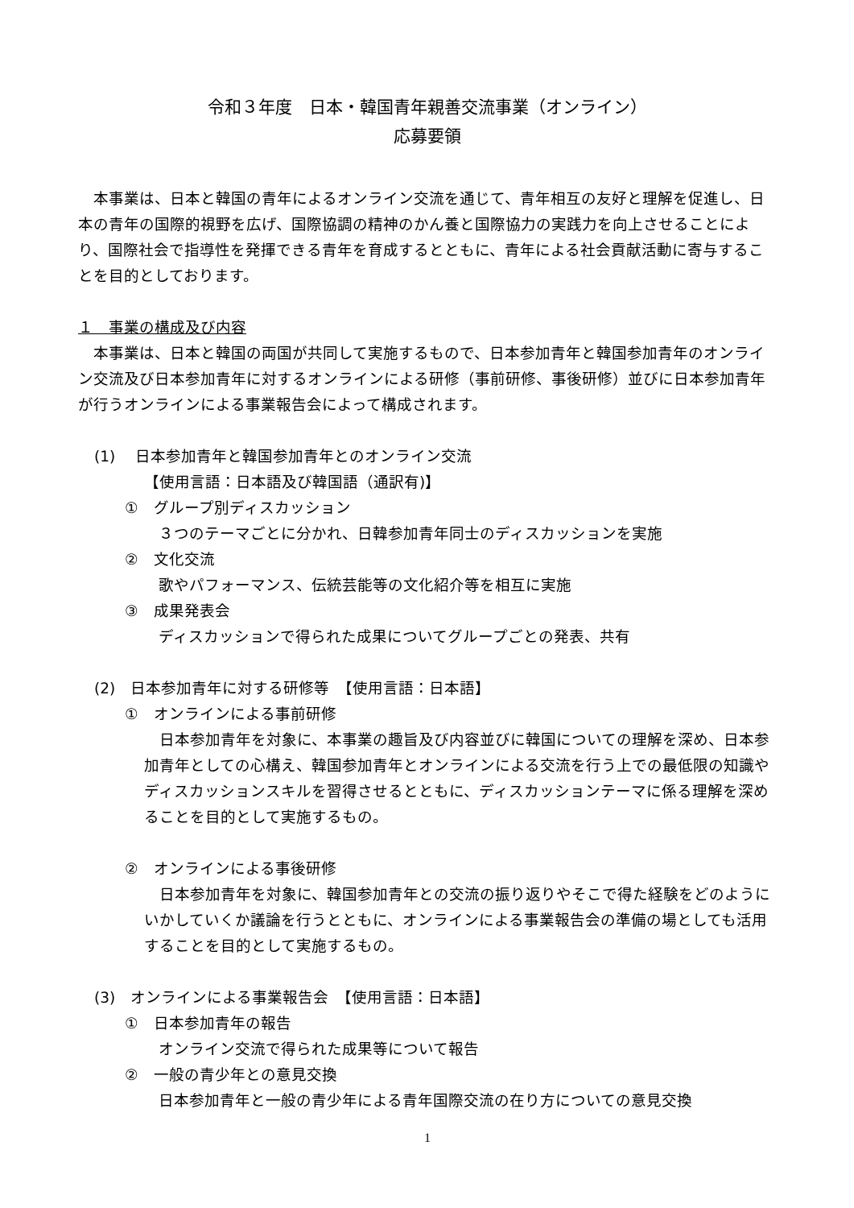令和３年度　日本・韓国青年親善交流事業（オンライン）
応募要領
　本事業は、日本と韓国の青年によるオンライン交流を通じて、青年相互の友好と理解を促進し、日本の青年の国際的視野を広げ、国際協調の精神のかん養と国際協力の実践力を向上させることにより、国際社会で指導性を発揮できる青年を育成するとともに、青年による社会貢献活動に寄与することを目的としております。
１　事業の構成及び内容
　本事業は、日本と韓国の両国が共同して実施するもので、日本参加青年と韓国参加青年のオンライン交流及び日本参加青年に対するオンラインによる研修（事前研修、事後研修）並びに日本参加青年が行うオンラインによる事業報告会によって構成されます。
(1)　 日本参加青年と韓国参加青年とのオンライン交流
【使用言語：日本語及び韓国語（通訳有)】
①　グループ別ディスカッション
３つのテーマごとに分かれ、日韓参加青年同士のディスカッションを実施
②　文化交流
歌やパフォーマンス、伝統芸能等の文化紹介等を相互に実施
③　成果発表会
ディスカッションで得られた成果についてグループごとの発表、共有
(2)　日本参加青年に対する研修等　【使用言語：日本語】
①　オンラインによる事前研修
　日本参加青年を対象に、本事業の趣旨及び内容並びに韓国についての理解を深め、日本参加青年としての心構え、韓国参加青年とオンラインによる交流を行う上での最低限の知識やディスカッションスキルを習得させるとともに、ディスカッションテーマに係る理解を深めることを目的として実施するもの。
②　オンラインによる事後研修
　日本参加青年を対象に、韓国参加青年との交流の振り返りやそこで得た経験をどのようにいかしていくか議論を行うとともに、オンラインによる事業報告会の準備の場としても活用することを目的として実施するもの。
(3)　オンラインによる事業報告会　【使用言語：日本語】
①　日本参加青年の報告
オンライン交流で得られた成果等について報告
②　一般の青少年との意見交換
日本参加青年と一般の青少年による青年国際交流の在り方についての意見交換
1